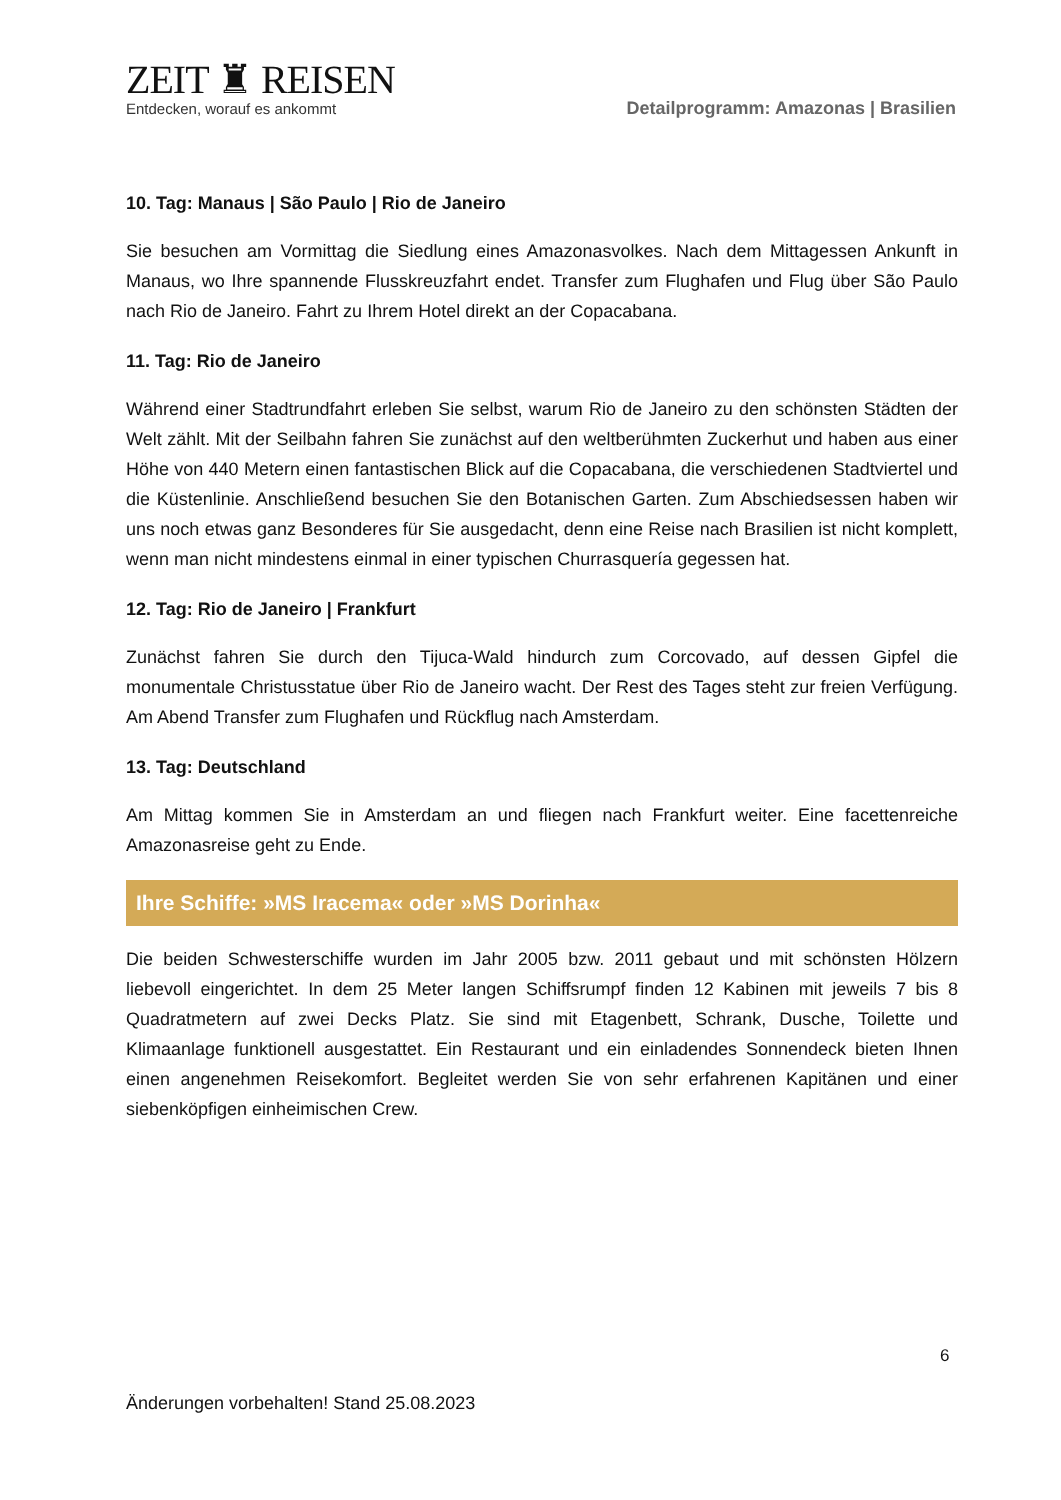ZEIT ♜ REISEN
Entdecken, worauf es ankommt
Detailprogramm: Amazonas | Brasilien
10. Tag: Manaus | São Paulo | Rio de Janeiro
Sie besuchen am Vormittag die Siedlung eines Amazonasvolkes. Nach dem Mittagessen Ankunft in Manaus, wo Ihre spannende Flusskreuzfahrt endet. Transfer zum Flughafen und Flug über São Paulo nach Rio de Janeiro. Fahrt zu Ihrem Hotel direkt an der Copacabana.
11. Tag: Rio de Janeiro
Während einer Stadtrundfahrt erleben Sie selbst, warum Rio de Janeiro zu den schönsten Städten der Welt zählt. Mit der Seilbahn fahren Sie zunächst auf den weltberühmten Zuckerhut und haben aus einer Höhe von 440 Metern einen fantastischen Blick auf die Copacabana, die verschiedenen Stadtviertel und die Küstenlinie. Anschließend besuchen Sie den Botanischen Garten. Zum Abschiedsessen haben wir uns noch etwas ganz Besonderes für Sie ausgedacht, denn eine Reise nach Brasilien ist nicht komplett, wenn man nicht mindestens einmal in einer typischen Churrasquería gegessen hat.
12. Tag: Rio de Janeiro | Frankfurt
Zunächst fahren Sie durch den Tijuca-Wald hindurch zum Corcovado, auf dessen Gipfel die monumentale Christusstatue über Rio de Janeiro wacht. Der Rest des Tages steht zur freien Verfügung. Am Abend Transfer zum Flughafen und Rückflug nach Amsterdam.
13. Tag: Deutschland
Am Mittag kommen Sie in Amsterdam an und fliegen nach Frankfurt weiter. Eine facettenreiche Amazonasreise geht zu Ende.
Ihre Schiffe: »MS Iracema« oder »MS Dorinha«
Die beiden Schwesterschiffe wurden im Jahr 2005 bzw. 2011 gebaut und mit schönsten Hölzern liebevoll eingerichtet. In dem 25 Meter langen Schiffsrumpf finden 12 Kabinen mit jeweils 7 bis 8 Quadratmetern auf zwei Decks Platz. Sie sind mit Etagenbett, Schrank, Dusche, Toilette und Klimaanlage funktionell ausgestattet. Ein Restaurant und ein einladendes Sonnendeck bieten Ihnen einen angenehmen Reisekomfort. Begleitet werden Sie von sehr erfahrenen Kapitänen und einer siebenköpfigen einheimischen Crew.
6
Änderungen vorbehalten! Stand 25.08.2023